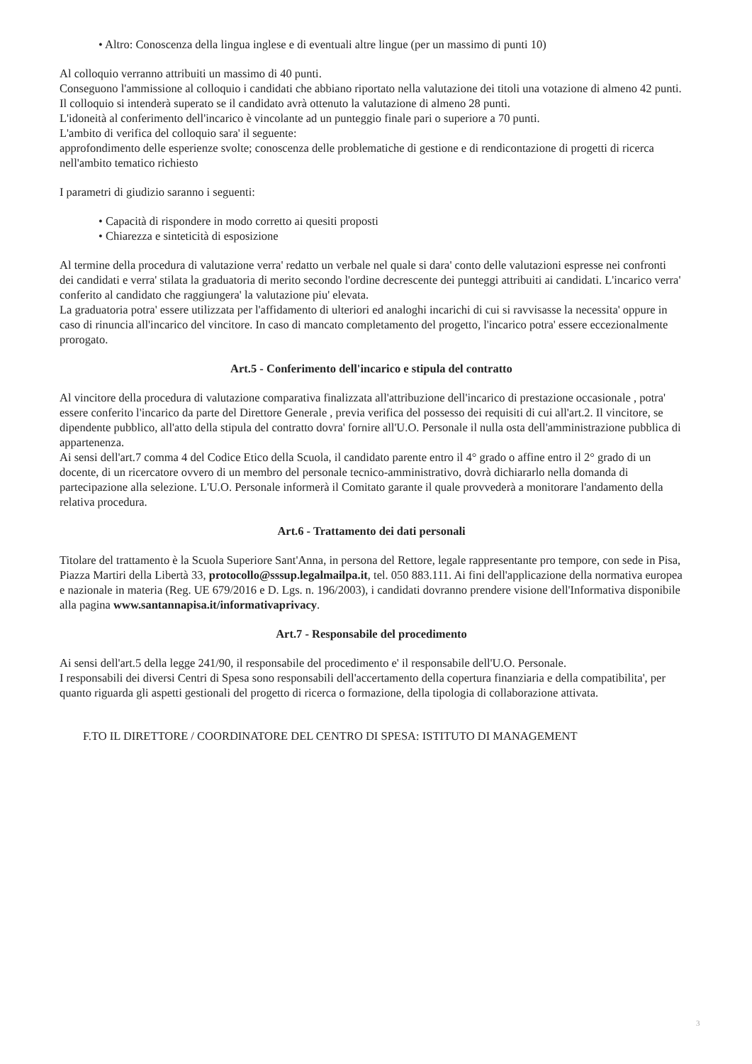• Altro: Conoscenza della lingua inglese e di eventuali altre lingue (per un massimo di punti 10)
Al colloquio verranno attribuiti un massimo di 40 punti.
Conseguono l'ammissione al colloquio i candidati che abbiano riportato nella valutazione dei titoli una votazione di almeno 42 punti.
Il colloquio si intenderà superato se il candidato avrà ottenuto la valutazione di almeno 28 punti.
L'idoneità al conferimento dell'incarico è vincolante ad un punteggio finale pari o superiore a 70 punti.
L'ambito di verifica del colloquio sara' il seguente:
approfondimento delle esperienze svolte; conoscenza delle problematiche di gestione e di rendicontazione di progetti di ricerca nell'ambito tematico richiesto
I parametri di giudizio saranno i seguenti:
• Capacità di rispondere in modo corretto ai quesiti proposti
• Chiarezza e sinteticità di esposizione
Al termine della procedura di valutazione verra' redatto un verbale nel quale si dara' conto delle valutazioni espresse nei confronti dei candidati e verra' stilata la graduatoria di merito secondo l'ordine decrescente dei punteggi attribuiti ai candidati. L'incarico verra' conferito al candidato che raggiungera' la valutazione piu' elevata.
La graduatoria potra' essere utilizzata per l'affidamento di ulteriori ed analoghi incarichi di cui si ravvisasse la necessita' oppure in caso di rinuncia all'incarico del vincitore. In caso di mancato completamento del progetto, l'incarico potra' essere eccezionalmente prorogato.
Art.5 - Conferimento dell'incarico e stipula del contratto
Al vincitore della procedura di valutazione comparativa finalizzata all'attribuzione dell'incarico di prestazione occasionale , potra' essere conferito l'incarico da parte del Direttore Generale , previa verifica del possesso dei requisiti di cui all'art.2. Il vincitore, se dipendente pubblico, all'atto della stipula del contratto dovra' fornire all'U.O. Personale il nulla osta dell'amministrazione pubblica di appartenenza.
Ai sensi dell'art.7 comma 4 del Codice Etico della Scuola, il candidato parente entro il 4° grado o affine entro il 2° grado di un docente, di un ricercatore ovvero di un membro del personale tecnico-amministrativo, dovrà dichiararlo nella domanda di partecipazione alla selezione. L'U.O. Personale informerà il Comitato garante il quale provvederà a monitorare l'andamento della relativa procedura.
Art.6 - Trattamento dei dati personali
Titolare del trattamento è la Scuola Superiore Sant'Anna, in persona del Rettore, legale rappresentante pro tempore, con sede in Pisa, Piazza Martiri della Libertà 33, protocollo@sssup.legalmailpa.it, tel. 050 883.111. Ai fini dell'applicazione della normativa europea e nazionale in materia (Reg. UE 679/2016 e D. Lgs. n. 196/2003), i candidati dovranno prendere visione dell'Informativa disponibile alla pagina www.santannapisa.it/informativaprivacy.
Art.7 - Responsabile del procedimento
Ai sensi dell'art.5 della legge 241/90, il responsabile del procedimento e' il responsabile dell'U.O. Personale.
I responsabili dei diversi Centri di Spesa sono responsabili dell'accertamento della copertura finanziaria e della compatibilita', per quanto riguarda gli aspetti gestionali del progetto di ricerca o formazione, della tipologia di collaborazione attivata.
F.TO IL DIRETTORE / COORDINATORE DEL CENTRO DI SPESA: ISTITUTO DI MANAGEMENT
3